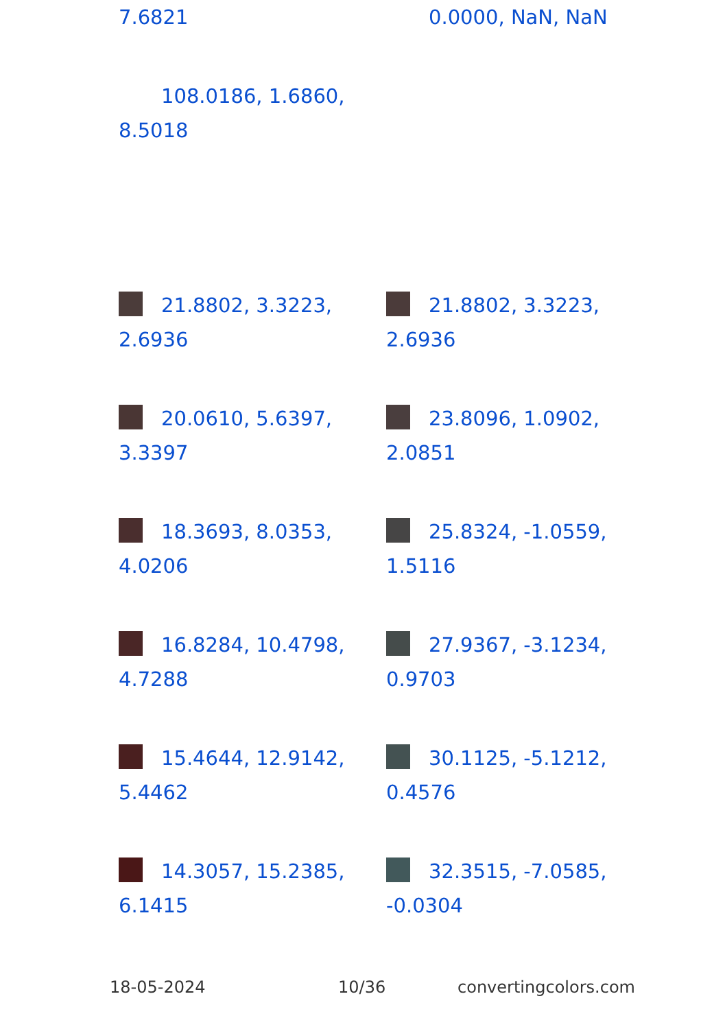7.6821 0.0000, NaN, NaN
108.0186, 1.6860, 8.5018
21.8802, 3.3223, 2.6936
21.8802, 3.3223, 2.6936
20.0610, 5.6397, 3.3397
23.8096, 1.0902, 2.0851
18.3693, 8.0353, 4.0206
25.8324, -1.0559, 1.5116
16.8284, 10.4798, 4.7288
27.9367, -3.1234, 0.9703
15.4644, 12.9142, 5.4462
30.1125, -5.1212, 0.4576
14.3057, 15.2385, 6.1415
32.3515, -7.0585, -0.0304
18-05-2024 10/36 convertingcolors.com